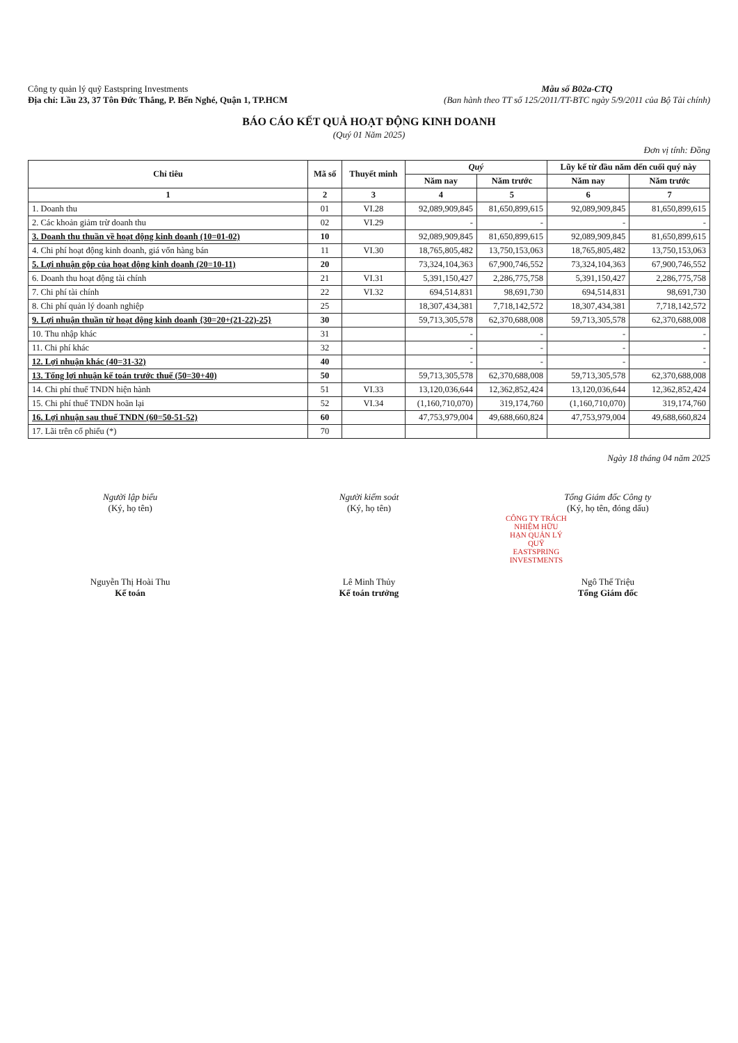Công ty quản lý quỹ Eastspring Investments
Địa chỉ: Lầu 23, 37 Tôn Đức Thắng, P. Bến Nghé, Quận 1, TP.HCM
Mẫu số B02a-CTQ
(Ban hành theo TT số 125/2011/TT-BTC ngày 5/9/2011 của Bộ Tài chính)
BÁO CÁO KẾT QUẢ HOẠT ĐỘNG KINH DOANH
(Quý 01 Năm 2025)
Đơn vị tính: Đồng
| Chỉ tiêu | Mã số | Thuyết minh | Quý | | Lũy kế từ đầu năm đến cuối quý này | |
| --- | --- | --- | --- | --- | --- | --- |
| | | | Năm nay | Năm trước | Năm nay | Năm trước |
| 1 | 2 | 3 | 4 | 5 | 6 | 7 |
| 1. Doanh thu | 01 | VI.28 | 92,089,909,845 | 81,650,899,615 | 92,089,909,845 | 81,650,899,615 |
| 2. Các khoản giảm trừ doanh thu | 02 | VI.29 | - | - | - | - |
| 3. Doanh thu thuần về hoạt động kinh doanh (10=01-02) | 10 | | 92,089,909,845 | 81,650,899,615 | 92,089,909,845 | 81,650,899,615 |
| 4. Chi phí hoạt động kinh doanh, giá vốn hàng bán | 11 | VI.30 | 18,765,805,482 | 13,750,153,063 | 18,765,805,482 | 13,750,153,063 |
| 5. Lợi nhuận gộp của hoạt động kinh doanh (20=10-11) | 20 | | 73,324,104,363 | 67,900,746,552 | 73,324,104,363 | 67,900,746,552 |
| 6. Doanh thu hoạt động tài chính | 21 | VI.31 | 5,391,150,427 | 2,286,775,758 | 5,391,150,427 | 2,286,775,758 |
| 7. Chi phí tài chính | 22 | VI.32 | 694,514,831 | 98,691,730 | 694,514,831 | 98,691,730 |
| 8. Chi phí quản lý doanh nghiệp | 25 | | 18,307,434,381 | 7,718,142,572 | 18,307,434,381 | 7,718,142,572 |
| 9. Lợi nhuận thuần từ hoạt động kinh doanh {30=20+(21-22)-25} | 30 | | 59,713,305,578 | 62,370,688,008 | 59,713,305,578 | 62,370,688,008 |
| 10. Thu nhập khác | 31 | | - | - | - | - |
| 11. Chi phí khác | 32 | | - | - | - | - |
| 12. Lợi nhuận khác (40=31-32) | 40 | | - | - | - | - |
| 13. Tổng lợi nhuận kế toán trước thuế (50=30+40) | 50 | | 59,713,305,578 | 62,370,688,008 | 59,713,305,578 | 62,370,688,008 |
| 14. Chi phí thuế TNDN hiện hành | 51 | VI.33 | 13,120,036,644 | 12,362,852,424 | 13,120,036,644 | 12,362,852,424 |
| 15. Chi phí thuế TNDN hoãn lại | 52 | VI.34 | (1,160,710,070) | 319,174,760 | (1,160,710,070) | 319,174,760 |
| 16. Lợi nhuận sau thuế TNDN (60=50-51-52) | 60 | | 47,753,979,004 | 49,688,660,824 | 47,753,979,004 | 49,688,660,824 |
| 17. Lãi trên cổ phiếu (*) | 70 | | | | | |
Ngày 18 tháng 04 năm 2025
Người lập biểu
(Ký, họ tên)
Nguyễn Thị Hoài Thu
Kế toán
Người kiểm soát
(Ký, họ tên)
Lê Minh Thủy
Kế toán trưởng
Tổng Giám đốc Công ty
(Ký, họ tên, đóng dấu)
CÔNG TY TRÁCH NHIỆM HỮU HẠN QUẢN LÝ QUỸ EASTSPRING INVESTMENTS
Ngô Thế Triệu
Tổng Giám đốc